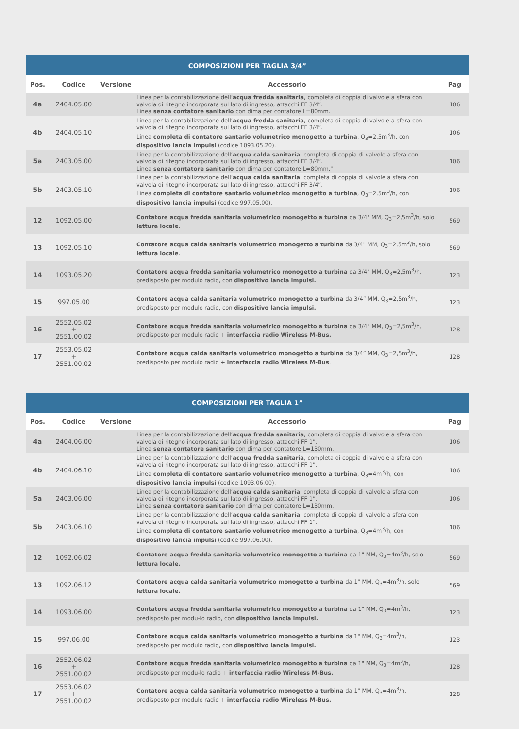| COMPOSIZIONI PER TAGLIA 3/4” | | | | |
| --- | --- | --- | --- | --- |
| Pos. | Codice | Versione | Accessorio | Pag |
| 4a | 2404.05.00 | | Linea per la contabilizzazione dell’ acqua fredda sanitaria , completa di coppia di valvole a sfera con valvola di ritegno incorporata sul lato di ingresso, attacchi FF 3/4”. Linea senza contatore sanitario con dima per contatore L=80mm. | 106 |
| 4b | 2404.05.10 | | Linea per la contabilizzazione dell’ acqua fredda sanitaria , completa di coppia di valvole a sfera con valvola di ritegno incorporata sul lato di ingresso, attacchi FF 3/4”. Linea completa di contatore santario volumetrico monogetto a turbina , Q<sub>3</sub>=2,5m<sup>3</sup>/h, con dispositivo lancia impulsi (codice 1093.05.20). | 106 |
| 5a | 2403.05.00 | | Linea per la contabilizzazione dell’ acqua calda sanitaria , completa di coppia di valvole a sfera con valvola di ritegno incorporata sul lato di ingresso, attacchi FF 3/4”. Linea senza contatore sanitario con dima per contatore L=80mm." | 106 |
| 5b | 2403.05.10 | | Linea per la contabilizzazione dell’ acqua calda sanitaria , completa di coppia di valvole a sfera con valvola di ritegno incorporata sul lato di ingresso, attacchi FF 3/4”. Linea completa di contatore santario volumetrico monogetto a turbina , Q<sub>3</sub>=2,5m<sup>3</sup>/h, con dispositivo lancia impulsi (codice 997.05.00). | 106 |
| 12 | 1092.05.00 | | Contatore acqua fredda sanitaria volumetrico monogetto a turbina da 3/4" MM, Q<sub>3</sub>=2,5m<sup>3</sup>/h, solo lettura locale . | 569 |
| 13 | 1092.05.10 | | Contatore acqua calda sanitaria volumetrico monogetto a turbina da 3/4" MM, Q<sub>3</sub>=2,5m<sup>3</sup>/h, solo lettura locale . | 569 |
| 14 | 1093.05.20 | | Contatore acqua fredda sanitaria volumetrico monogetto a turbina da 3/4” MM, Q<sub>3</sub>=2,5m<sup>3</sup>/h, predisposto per modulo radio, con dispositivo lancia impulsi. | 123 |
| 15 | 997.05.00 | | Contatore acqua calda sanitaria volumetrico monogetto a turbina da 3/4” MM, Q<sub>3</sub>=2,5m<sup>3</sup>/h, predisposto per modulo radio, con dispositivo lancia impulsi. | 123 |
| 16 | 2552.05.02 + 2551.00.02 | | Contatore acqua fredda sanitaria volumetrico monogetto a turbina da 3/4” MM, Q<sub>3</sub>=2,5m<sup>3</sup>/h, predisposto per modulo radio + interfaccia radio Wireless M-Bus. | 128 |
| 17 | 2553.05.02 + 2551.00.02 | | Contatore acqua calda sanitaria volumetrico monogetto a turbina da 3/4” MM, Q<sub>3</sub>=2,5m<sup>3</sup>/h, predisposto per modulo radio + interfaccia radio Wireless M-Bus . | 128 |
| COMPOSIZIONI PER TAGLIA 1” | | | | |
| --- | --- | --- | --- | --- |
| Pos. | Codice | Versione | Accessorio | Pag |
| 4a | 2404.06.00 | | Linea per la contabilizzazione dell’ acqua fredda sanitaria , completa di coppia di valvole a sfera con valvola di ritegno incorporata sul lato di ingresso, attacchi FF 1”. Linea senza contatore sanitario con dima per contatore L=130mm. | 106 |
| 4b | 2404.06.10 | | Linea per la contabilizzazione dell’ acqua fredda sanitaria , completa di coppia di valvole a sfera con valvola di ritegno incorporata sul lato di ingresso, attacchi FF 1”. Linea completa di contatore santario volumetrico monogetto a turbina , Q<sub>3</sub>=4m<sup>3</sup>/h, con dispositivo lancia impulsi (codice 1093.06.00). | 106 |
| 5a | 2403.06.00 | | Linea per la contabilizzazione dell’ acqua calda sanitaria , completa di coppia di valvole a sfera con valvola di ritegno incorporata sul lato di ingresso, attacchi FF 1”. Linea senza contatore sanitario con dima per contatore L=130mm. | 106 |
| 5b | 2403.06.10 | | Linea per la contabilizzazione dell’ acqua calda sanitaria , completa di coppia di valvole a sfera con valvola di ritegno incorporata sul lato di ingresso, attacchi FF 1”. Linea completa di contatore santario volumetrico monogetto a turbina , Q<sub>3</sub>=4m<sup>3</sup>/h, con dispositivo lancia impulsi (codice 997.06.00). | 106 |
| 12 | 1092.06.02 | | Contatore acqua fredda sanitaria volumetrico monogetto a turbina da 1" MM, Q<sub>3</sub>=4m<sup>3</sup>/h, solo lettura locale. | 569 |
| 13 | 1092.06.12 | | Contatore acqua calda sanitaria volumetrico monogetto a turbina da 1" MM, Q<sub>3</sub>=4m<sup>3</sup>/h, solo lettura locale. | 569 |
| 14 | 1093.06.00 | | Contatore acqua fredda sanitaria volumetrico monogetto a turbina da 1" MM, Q<sub>3</sub>=4m<sup>3</sup>/h, predisposto per modu-lo radio, con dispositivo lancia impulsi. | 123 |
| 15 | 997.06.00 | | Contatore acqua calda sanitaria volumetrico monogetto a turbina da 1" MM, Q<sub>3</sub>=4m<sup>3</sup>/h, predisposto per modulo radio, con dispositivo lancia impulsi. | 123 |
| 16 | 2552.06.02 + 2551.00.02 | | Contatore acqua fredda sanitaria volumetrico monogetto a turbina da 1" MM, Q<sub>3</sub>=4m<sup>3</sup>/h, predisposto per modu-lo radio + interfaccia radio Wireless M-Bus. | 128 |
| 17 | 2553.06.02 + 2551.00.02 | | Contatore acqua calda sanitaria volumetrico monogetto a turbina da 1" MM, Q<sub>3</sub>=4m<sup>3</sup>/h, predisposto per modulo radio + interfaccia radio Wireless M-Bus. | 128 |